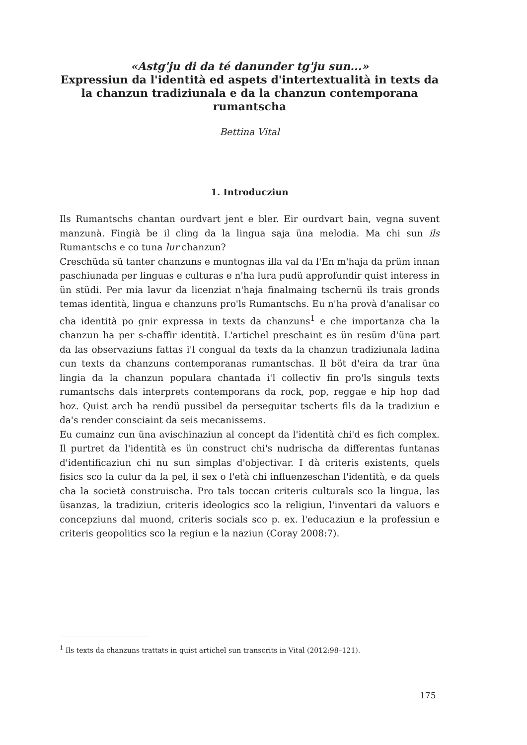«Astg'ju di da té danunder tg'ju sun...»
Expressiun da l'identità ed aspets d'intertextualità in texts da la chanzun tradiziunala e da la chanzun contemporana rumantscha
Bettina Vital
1. Introducziun
Ils Rumantschs chantan ourdvart jent e bler. Eir ourdvart bain, vegna suvent manzunà. Fingià be il cling da la lingua saja üna melodia. Ma chi sun ils Rumantschs e co tuna lur chanzun?
Creschüda sü tanter chanzuns e muntognas illa val da l'En m'haja da prüm innan paschiunada per linguas e culturas e n'ha lura pudü approfundir quist interess in ün stüdi. Per mia lavur da licenziat n'haja finalmaing tschernü ils trais gronds temas identità, lingua e chanzuns pro'ls Rumantschs. Eu n'ha provà d'analisar co cha identità po gnir expressa in texts da chanzuns<sup>1</sup> e che importanza cha la chanzun ha per s-chaffir identità. L'artichel preschaint es ün resüm d'üna part da las observaziuns fattas i'l congual da texts da la chanzun tradiziunala ladina cun texts da chanzuns contemporanas rumantschas. Il böt d'eira da trar üna lingia da la chanzun populara chantada i'l collectiv fin pro'ls singuls texts rumantschs dals interprets contemporans da rock, pop, reggae e hip hop dad hoz. Quist arch ha rendü pussibel da perseguitar tscherts fils da la tradiziun e da's render consciaint da seis mecanissems.
Eu cumainz cun üna avischinaziun al concept da l'identità chi'd es fich complex. Il purtret da l'identità es ün construct chi's nudrischa da differentas funtanas d'identificaziun chi nu sun simplas d'objectivar. I dà criteris existents, quels fisics sco la culur da la pel, il sex o l'età chi influenzeschan l'identità, e da quels cha la società construischa. Pro tals toccan criteris culturals sco la lingua, las üsanzas, la tradiziun, criteris ideologics sco la religiun, l'inventari da valuors e concepziuns dal muond, criteris socials sco p. ex. l'educaziun e la professiun e criteris geopolitics sco la regiun e la naziun (Coray 2008:7).
<sup>1</sup> Ils texts da chanzuns trattats in quist artichel sun transcrits in Vital (2012:98–121).
175